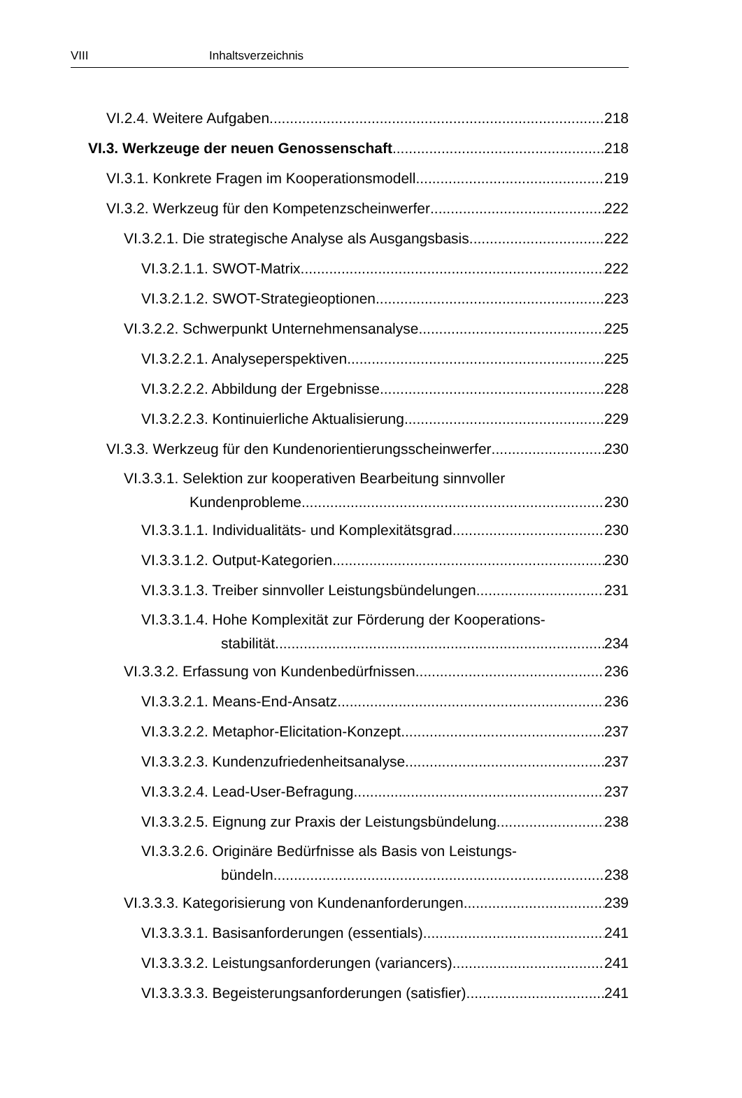VIII Inhaltsverzeichnis
VI.2.4. Weitere Aufgaben 218
VI.3. Werkzeuge der neuen Genossenschaft 218
VI.3.1. Konkrete Fragen im Kooperationsmodell 219
VI.3.2. Werkzeug für den Kompetenzscheinwerfer 222
VI.3.2.1. Die strategische Analyse als Ausgangsbasis 222
VI.3.2.1.1. SWOT-Matrix 222
VI.3.2.1.2. SWOT-Strategieoptionen 223
VI.3.2.2. Schwerpunkt Unternehmensanalyse 225
VI.3.2.2.1. Analyseperspektiven 225
VI.3.2.2.2. Abbildung der Ergebnisse 228
VI.3.2.2.3. Kontinuierliche Aktualisierung 229
VI.3.3. Werkzeug für den Kundenorientierungsscheinwerfer 230
VI.3.3.1. Selektion zur kooperativen Bearbeitung sinnvoller
Kundenprobleme 230
VI.3.3.1.1. Individualitäts- und Komplexitätsgrad 230
VI.3.3.1.2. Output-Kategorien 230
VI.3.3.1.3. Treiber sinnvoller Leistungsbündelungen 231
VI.3.3.1.4. Hohe Komplexität zur Förderung der Kooperations-
stabilität 234
VI.3.3.2. Erfassung von Kundenbedürfnissen 236
VI.3.3.2.1. Means-End-Ansatz 236
VI.3.3.2.2. Metaphor-Elicitation-Konzept 237
VI.3.3.2.3. Kundenzufriedenheitsanalyse 237
VI.3.3.2.4. Lead-User-Befragung 237
VI.3.3.2.5. Eignung zur Praxis der Leistungsbündelung 238
VI.3.3.2.6. Originäre Bedürfnisse als Basis von Leistungs-
bündeln 238
VI.3.3.3. Kategorisierung von Kundenanforderungen 239
VI.3.3.3.1. Basisanforderungen (essentials) 241
VI.3.3.3.2. Leistungsanforderungen (variancers) 241
VI.3.3.3.3. Begeisterungsanforderungen (satisfier) 241